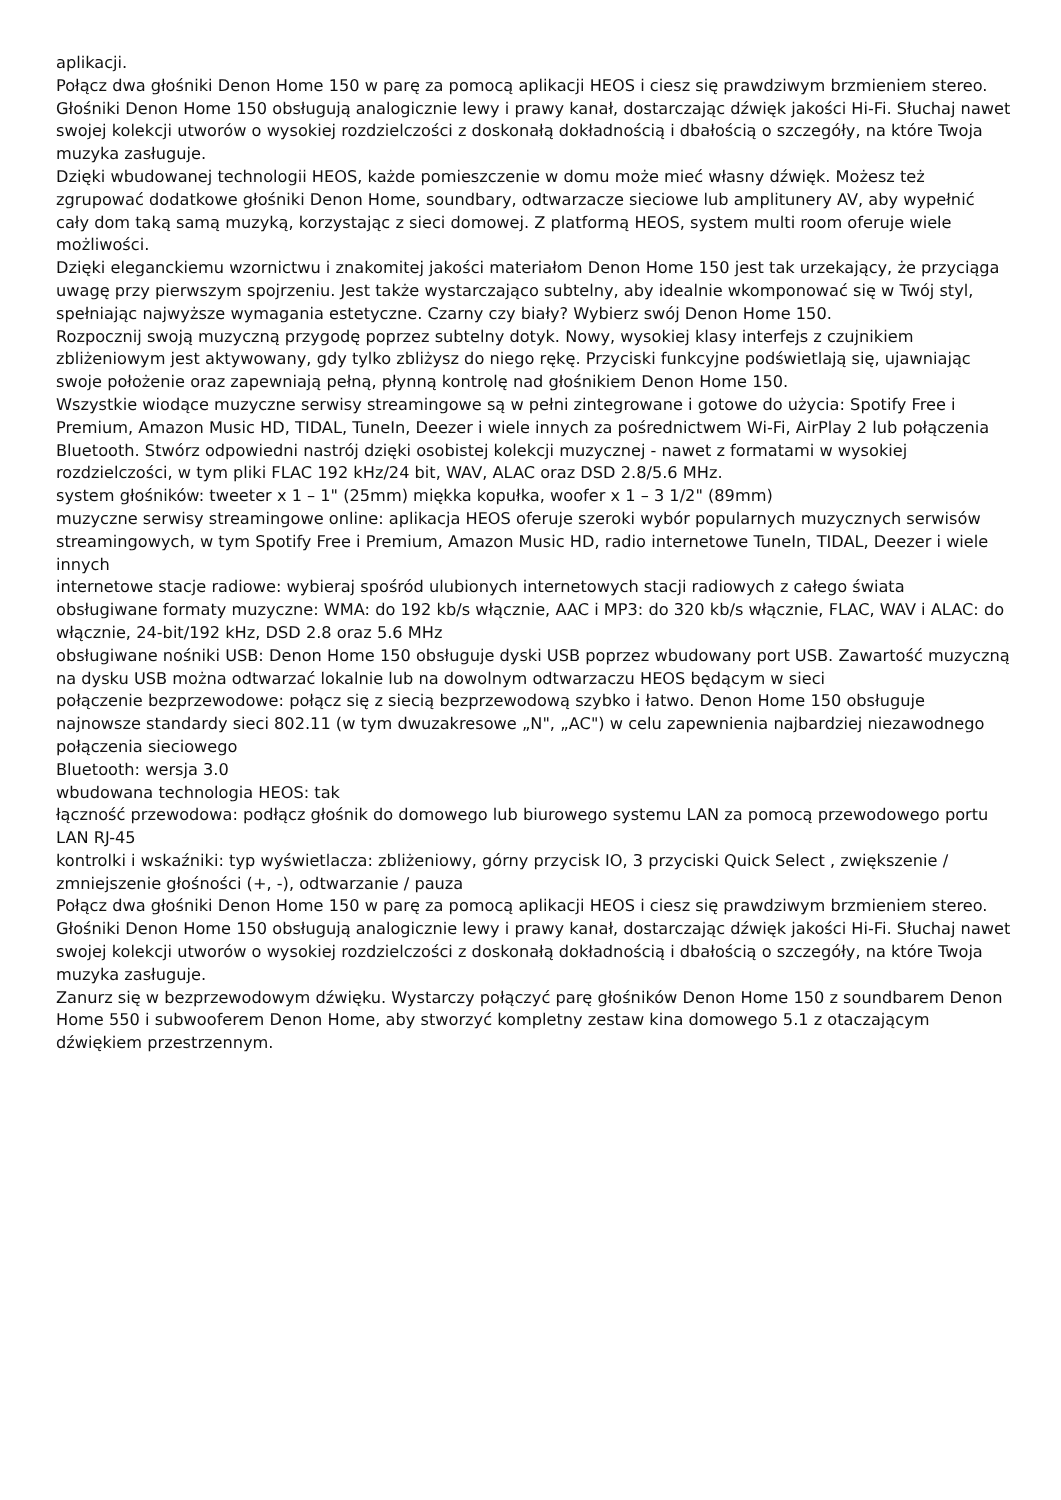aplikacji.
Połącz dwa głośniki Denon Home 150 w parę za pomocą aplikacji HEOS i ciesz się prawdziwym brzmieniem stereo. Głośniki Denon Home 150 obsługują analogicznie lewy i prawy kanał, dostarczając dźwięk jakości Hi-Fi. Słuchaj nawet swojej kolekcji utworów o wysokiej rozdzielczości z doskonałą dokładnością i dbałością o szczegóły, na które Twoja muzyka zasługuje.
Dzięki wbudowanej technologii HEOS, każde pomieszczenie w domu może mieć własny dźwięk. Możesz też zgrupować dodatkowe głośniki Denon Home, soundbary, odtwarzacze sieciowe lub amplitunery AV, aby wypełnić cały dom taką samą muzyką, korzystając z sieci domowej. Z platformą HEOS, system multi room oferuje wiele możliwości.
Dzięki eleganckiemu wzornictwu i znakomitej jakości materiałom Denon Home 150 jest tak urzekający, że przyciąga uwagę przy pierwszym spojrzeniu. Jest także wystarczająco subtelny, aby idealnie wkomponować się w Twój styl, spełniając najwyższe wymagania estetyczne. Czarny czy biały? Wybierz swój Denon Home 150.
Rozpocznij swoją muzyczną przygodę poprzez subtelny dotyk. Nowy, wysokiej klasy interfejs z czujnikiem zbliżeniowym jest aktywowany, gdy tylko zbliżysz do niego rękę. Przyciski funkcyjne podświetlają się, ujawniając swoje położenie oraz zapewniają pełną, płynną kontrolę nad głośnikiem Denon Home 150.
Wszystkie wiodące muzyczne serwisy streamingowe są w pełni zintegrowane i gotowe do użycia: Spotify Free i Premium, Amazon Music HD, TIDAL, TuneIn, Deezer i wiele innych za pośrednictwem Wi-Fi, AirPlay 2 lub połączenia Bluetooth. Stwórz odpowiedni nastrój dzięki osobistej kolekcji muzycznej - nawet z formatami w wysokiej rozdzielczości, w tym pliki FLAC 192 kHz/24 bit, WAV, ALAC oraz DSD 2.8/5.6 MHz.
system głośników: tweeter x 1 – 1" (25mm) miękka kopułka, woofer x 1 – 3 1/2" (89mm)
muzyczne serwisy streamingowe online: aplikacja HEOS oferuje szeroki wybór popularnych muzycznych serwisów streamingowych, w tym Spotify Free i Premium, Amazon Music HD, radio internetowe TuneIn, TIDAL, Deezer i wiele innych
internetowe stacje radiowe: wybieraj spośród ulubionych internetowych stacji radiowych z całego świata
obsługiwane formaty muzyczne: WMA: do 192 kb/s włącznie, AAC i MP3: do 320 kb/s włącznie, FLAC, WAV i ALAC: do włącznie, 24-bit/192 kHz, DSD 2.8 oraz 5.6 MHz
obsługiwane nośniki USB: Denon Home 150 obsługuje dyski USB poprzez wbudowany port USB. Zawartość muzyczną na dysku USB można odtwarzać lokalnie lub na dowolnym odtwarzaczu HEOS będącym w sieci
połączenie bezprzewodowe: połącz się z siecią bezprzewodową szybko i łatwo. Denon Home 150 obsługuje najnowsze standardy sieci 802.11 (w tym dwuzakresowe „N", „AC") w celu zapewnienia najbardziej niezawodnego połączenia sieciowego
Bluetooth: wersja 3.0
wbudowana technologia HEOS: tak
łączność przewodowa: podłącz głośnik do domowego lub biurowego systemu LAN za pomocą przewodowego portu LAN RJ-45
kontrolki i wskaźniki: typ wyświetlacza: zbliżeniowy, górny przycisk IO, 3 przyciski Quick Select , zwiększenie / zmniejszenie głośności (+, -), odtwarzanie / pauza
Połącz dwa głośniki Denon Home 150 w parę za pomocą aplikacji HEOS i ciesz się prawdziwym brzmieniem stereo. Głośniki Denon Home 150 obsługują analogicznie lewy i prawy kanał, dostarczając dźwięk jakości Hi-Fi. Słuchaj nawet swojej kolekcji utworów o wysokiej rozdzielczości z doskonałą dokładnością i dbałością o szczegóły, na które Twoja muzyka zasługuje.
Zanurz się w bezprzewodowym dźwięku. Wystarczy połączyć parę głośników Denon Home 150 z soundbarem Denon Home 550 i subwooferem Denon Home, aby stworzyć kompletny zestaw kina domowego 5.1 z otaczającym dźwiękiem przestrzennym.